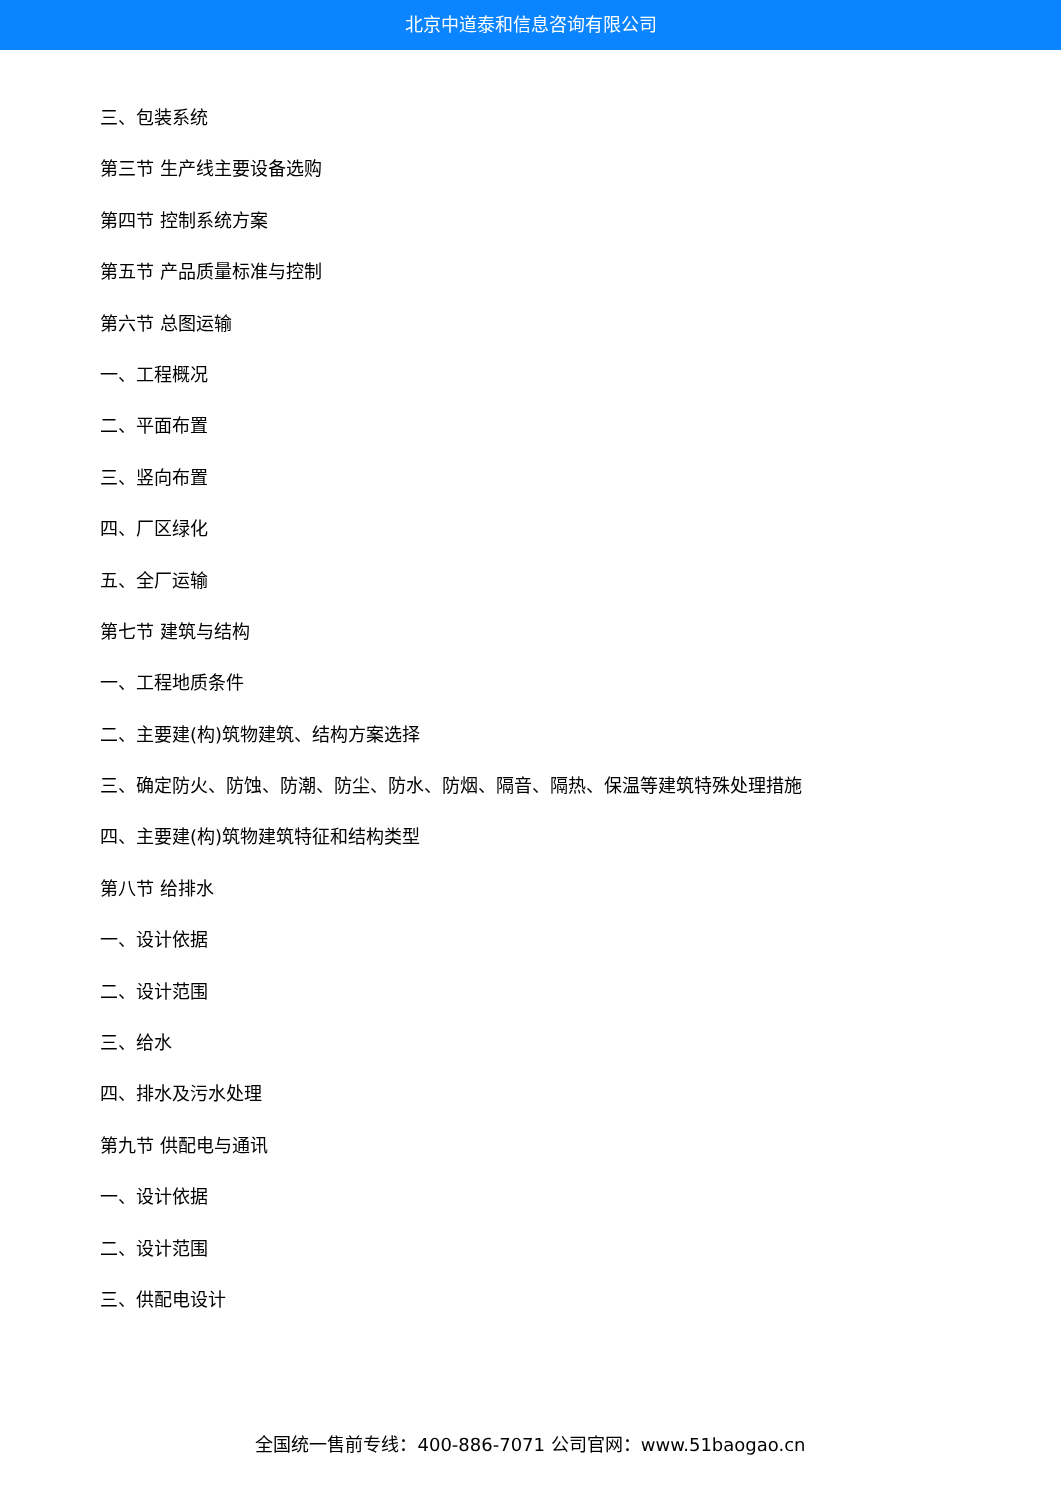北京中道泰和信息咨询有限公司
三、包装系统
第三节 生产线主要设备选购
第四节 控制系统方案
第五节 产品质量标准与控制
第六节 总图运输
一、工程概况
二、平面布置
三、竖向布置
四、厂区绿化
五、全厂运输
第七节 建筑与结构
一、工程地质条件
二、主要建(构)筑物建筑、结构方案选择
三、确定防火、防蚀、防潮、防尘、防水、防烟、隔音、隔热、保温等建筑特殊处理措施
四、主要建(构)筑物建筑特征和结构类型
第八节 给排水
一、设计依据
二、设计范围
三、给水
四、排水及污水处理
第九节 供配电与通讯
一、设计依据
二、设计范围
三、供配电设计
全国统一售前专线：400-886-7071 公司官网：www.51baogao.cn